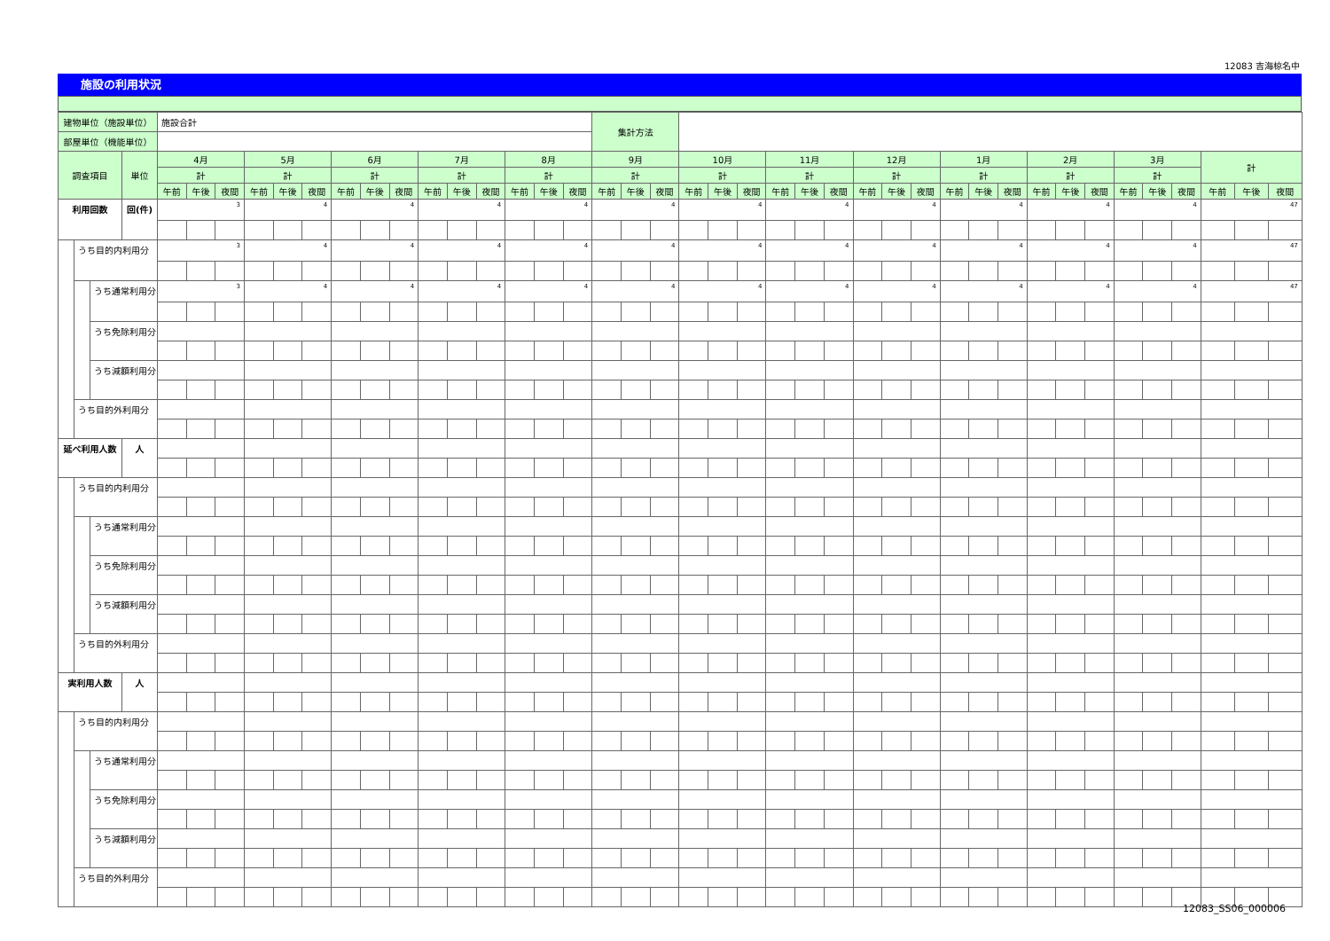12083 吉海椋名中
施設の利用状況
| 建物単位（施設単位） | | | | 施設合計 | | | | | | | | | | | | | | | 集計方法 | | | | | | | | | | | | | | | | | | | | | | | |
| 部屋単位（機能単位） | | | | | | | | | | | | | | | | | | | | | | | | | | | | | | | | | | | | | | | | | | |
| 調査項目 | | | 単位 | 4月 | | | 5月 | | | 6月 | | | 7月 | | | 8月 | | | 9月 | | | 10月 | | | 11月 | | | 12月 | | | 1月 | | | 2月 | | | 3月 | | | 計 | | |
| | | | | 計 | | | 計 | | | 計 | | | 計 | | | 計 | | | 計 | | | 計 | | | 計 | | | 計 | | | 計 | | | 計 | | | 計 | | | | | |
| | | | | 午前 | 午後 | 夜間 | 午前 | 午後 | 夜間 | 午前 | 午後 | 夜間 | 午前 | 午後 | 夜間 | 午前 | 午後 | 夜間 | 午前 | 午後 | 夜間 | 午前 | 午後 | 夜間 | 午前 | 午後 | 夜間 | 午前 | 午後 | 夜間 | 午前 | 午後 | 夜間 | 午前 | 午後 | 夜間 | 午前 | 午後 | 夜間 | 午前 | 午後 | 夜間 |
| 利用回数 | | | 回(件) | 3 | | | 4 | | | 4 | | | 4 | | | 4 | | | 4 | | | 4 | | | 4 | | | 4 | | | 4 | | | 4 | | | 4 | | | 47 | | |
| | うち目的内利用分 | | | 3 | | | 4 | | | 4 | | | 4 | | | 4 | | | 4 | | | 4 | | | 4 | | | 4 | | | 4 | | | 4 | | | 4 | | | 47 | | |
| | | うち通常利用分 | | 3 | | | 4 | | | 4 | | | 4 | | | 4 | | | 4 | | | 4 | | | 4 | | | 4 | | | 4 | | | 4 | | | 4 | | | 47 | | |
| | | うち免除利用分 | | | | | | | | | | | | | | | | | | | | | | | | | | | | | | | | | | | | | | | | |
| | | うち減額利用分 | | | | | | | | | | | | | | | | | | | | | | | | | | | | | | | | | | | | | | | | |
| | うち目的外利用分 | | | | | | | | | | | | | | | | | | | | | | | | | | | | | | | | | | | | | | | | | |
| 延べ利用人数 | | | 人 | | | | | | | | | | | | | | | | | | | | | | | | | | | | | | | | | | | | | | | |
| | うち目的内利用分 | | | | | | | | | | | | | | | | | | | | | | | | | | | | | | | | | | | | | | | | | |
| | | うち通常利用分 | | | | | | | | | | | | | | | | | | | | | | | | | | | | | | | | | | | | | | | | |
| | | うち免除利用分 | | | | | | | | | | | | | | | | | | | | | | | | | | | | | | | | | | | | | | | | |
| | | うち減額利用分 | | | | | | | | | | | | | | | | | | | | | | | | | | | | | | | | | | | | | | | | |
| | うち目的外利用分 | | | | | | | | | | | | | | | | | | | | | | | | | | | | | | | | | | | | | | | | | |
| 実利用人数 | | | 人 | | | | | | | | | | | | | | | | | | | | | | | | | | | | | | | | | | | | | | | |
| | うち目的内利用分 | | | | | | | | | | | | | | | | | | | | | | | | | | | | | | | | | | | | | | | | | |
| | | うち通常利用分 | | | | | | | | | | | | | | | | | | | | | | | | | | | | | | | | | | | | | | | | |
| | | うち免除利用分 | | | | | | | | | | | | | | | | | | | | | | | | | | | | | | | | | | | | | | | | |
| | | うち減額利用分 | | | | | | | | | | | | | | | | | | | | | | | | | | | | | | | | | | | | | | | | |
| | うち目的外利用分 | | | | | | | | | | | | | | | | | | | | | | | | | | | | | | | | | | | | | | | | | |
12083_SS06_000006